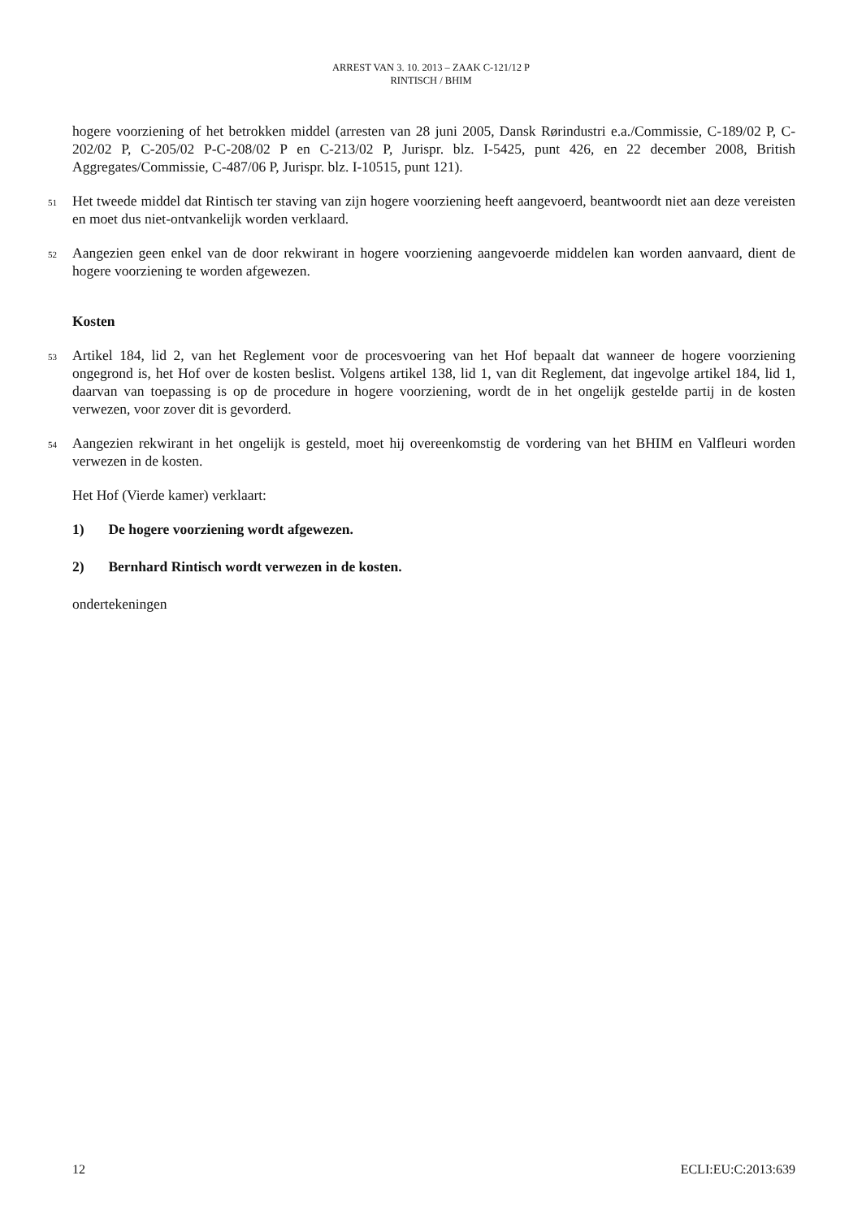ARREST VAN 3. 10. 2013 – ZAAK C-121/12 P
RINTISCH / BHIM
hogere voorziening of het betrokken middel (arresten van 28 juni 2005, Dansk Rørindustri e.a./Commissie, C-189/02 P, C-202/02 P, C-205/02 P-C-208/02 P en C-213/02 P, Jurispr. blz. I-5425, punt 426, en 22 december 2008, British Aggregates/Commissie, C-487/06 P, Jurispr. blz. I-10515, punt 121).
51
Het tweede middel dat Rintisch ter staving van zijn hogere voorziening heeft aangevoerd, beantwoordt niet aan deze vereisten en moet dus niet-ontvankelijk worden verklaard.
52
Aangezien geen enkel van de door rekwirant in hogere voorziening aangevoerde middelen kan worden aanvaard, dient de hogere voorziening te worden afgewezen.
Kosten
53
Artikel 184, lid 2, van het Reglement voor de procesvoering van het Hof bepaalt dat wanneer de hogere voorziening ongegrond is, het Hof over de kosten beslist. Volgens artikel 138, lid 1, van dit Reglement, dat ingevolge artikel 184, lid 1, daarvan van toepassing is op de procedure in hogere voorziening, wordt de in het ongelijk gestelde partij in de kosten verwezen, voor zover dit is gevorderd.
54
Aangezien rekwirant in het ongelijk is gesteld, moet hij overeenkomstig de vordering van het BHIM en Valfleuri worden verwezen in de kosten.
Het Hof (Vierde kamer) verklaart:
1) De hogere voorziening wordt afgewezen.
2) Bernhard Rintisch wordt verwezen in de kosten.
ondertekeningen
12 ECLI:EU:C:2013:639